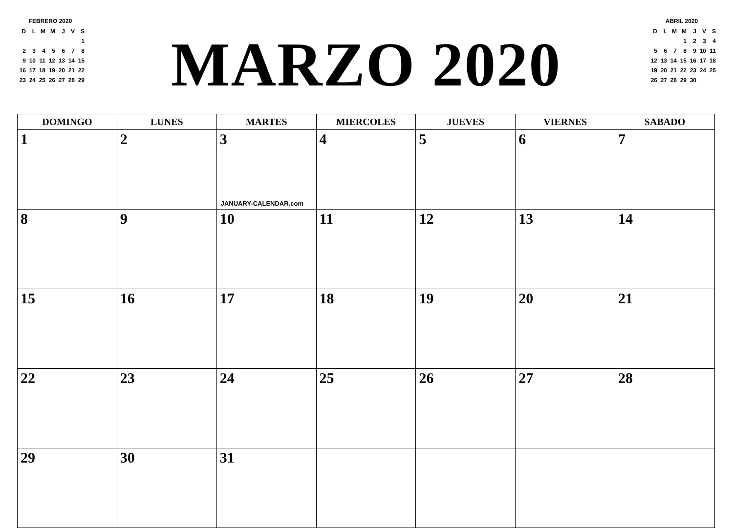FEBRERO 2020
| D | L | M | M | J | V | S |
| | | | | | | 1 |
| 2 | 3 | 4 | 5 | 6 | 7 | 8 |
| 9 | 10 | 11 | 12 | 13 | 14 | 15 |
| 16 | 17 | 18 | 19 | 20 | 21 | 22 |
| 23 | 24 | 25 | 26 | 27 | 28 | 29 |
MARZO 2020
ABRIL 2020
| D | L | M | M | J | V | S |
| | | | 1 | 2 | 3 | 4 |
| 5 | 6 | 7 | 8 | 9 | 10 | 11 |
| 12 | 13 | 14 | 15 | 16 | 17 | 18 |
| 19 | 20 | 21 | 22 | 23 | 24 | 25 |
| 26 | 27 | 28 | 29 | 30 | | |
| DOMINGO | LUNES | MARTES | MIERCOLES | JUEVES | VIERNES | SABADO |
| --- | --- | --- | --- | --- | --- | --- |
| 1 | 2 | 3 JANUARY-CALENDAR.com | 4 | 5 | 6 | 7 |
| 8 | 9 | 10 | 11 | 12 | 13 | 14 |
| 15 | 16 | 17 | 18 | 19 | 20 | 21 |
| 22 | 23 | 24 | 25 | 26 | 27 | 28 |
| 29 | 30 | 31 | | | | |